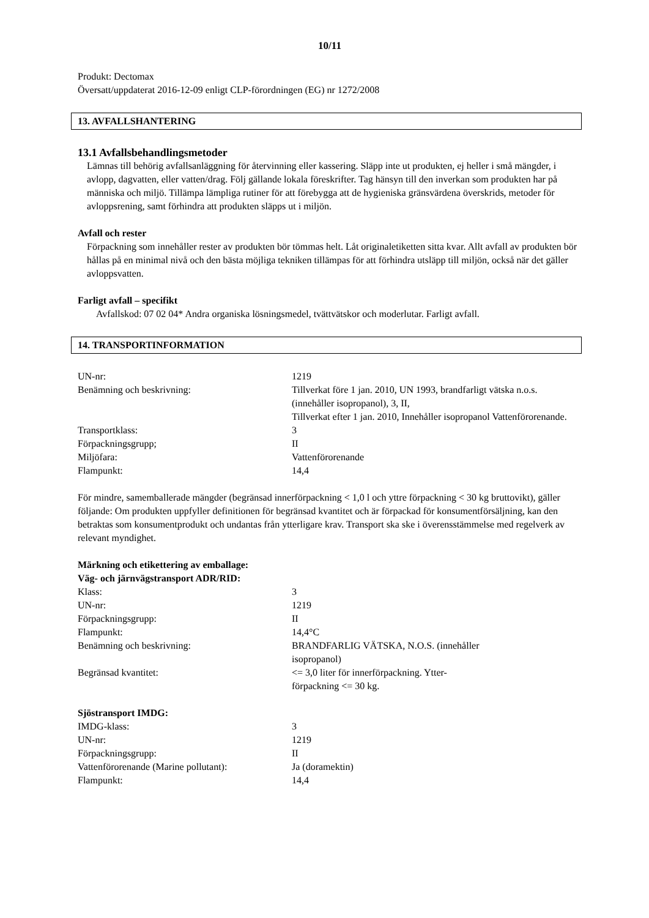10/11
Produkt: Dectomax
Översatt/uppdaterat 2016-12-09 enligt CLP-förordningen (EG) nr 1272/2008
13. AVFALLSHANTERING
13.1 Avfallsbehandlingsmetoder
Lämnas till behörig avfallsanläggning för återvinning eller kassering. Släpp inte ut produkten, ej heller i små mängder, i avlopp, dagvatten, eller vatten/drag. Följ gällande lokala föreskrifter. Tag hänsyn till den inverkan som produkten har på människa och miljö. Tillämpa lämpliga rutiner för att förebygga att de hygieniska gränsvärdena överskrids, metoder för avloppsrening, samt förhindra att produkten släpps ut i miljön.
Avfall och rester
Förpackning som innehåller rester av produkten bör tömmas helt. Låt originaletiketten sitta kvar. Allt avfall av produkten bör hållas på en minimal nivå och den bästa möjliga tekniken tillämpas för att förhindra utsläpp till miljön, också när det gäller avloppsvatten.
Farligt avfall – specifikt
Avfallskod: 07 02 04* Andra organiska lösningsmedel, tvättvätskor och moderlutar. Farligt avfall.
14. TRANSPORTINFORMATION
| UN-nr: | 1219 |
| Benämning och beskrivning: | Tillverkat före 1 jan. 2010, UN 1993, brandfarligt vätska n.o.s. (innehåller isopropanol), 3, II, Tillverkat efter 1 jan. 2010, Innehåller isopropanol Vattenförorenande. |
| Transportklass: | 3 |
| Förpackningsgrupp; | II |
| Miljöfara: | Vattenförorenande |
| Flampunkt: | 14,4 |
För mindre, samemballerade mängder (begränsad innerförpackning < 1,0 l och yttre förpackning < 30 kg bruttovikt), gäller följande: Om produkten uppfyller definitionen för begränsad kvantitet och är förpackad för konsumentförsäljning, kan den betraktas som konsumentprodukt och undantas från ytterligare krav. Transport ska ske i överensstämmelse med regelverk av relevant myndighet.
Märkning och etikettering av emballage:
Väg- och järnvägstransport ADR/RID:
| Klass: | 3 |
| UN-nr: | 1219 |
| Förpackningsgrupp: | II |
| Flampunkt: | 14,4°C |
| Benämning och beskrivning: | BRANDFARLIG VÄTSKA, N.O.S. (innehåller isopropanol) |
| Begränsad kvantitet: | <= 3,0 liter för innerförpackning. Ytter- förpackning <= 30 kg. |
Sjöstransport IMDG:
| IMDG-klass: | 3 |
| UN-nr: | 1219 |
| Förpackningsgrupp: | II |
| Vattenförorenande (Marine pollutant): | Ja (doramektin) |
| Flampunkt: | 14,4 |